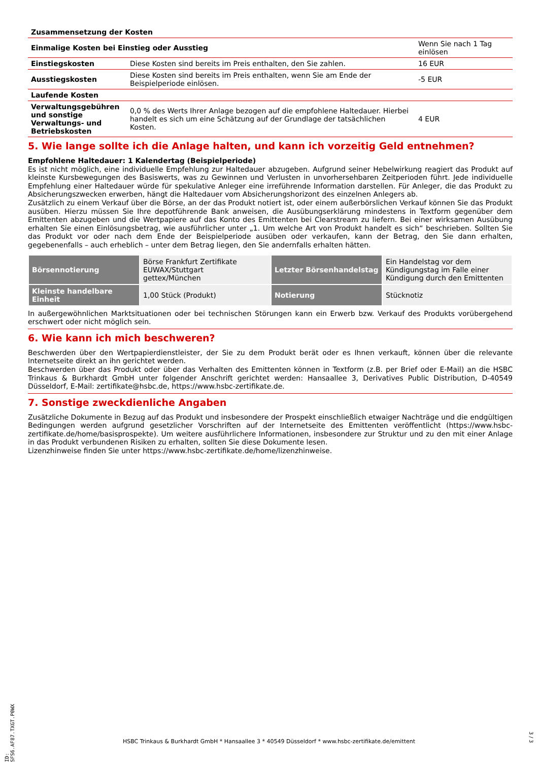| Zusammensetzung der Kosten | | |
| Einmalige Kosten bei Einstieg oder Ausstieg | | Wenn Sie nach 1 Tag einlösen |
| Einstiegskosten | Diese Kosten sind bereits im Preis enthalten, den Sie zahlen. | 16 EUR |
| Ausstiegskosten | Diese Kosten sind bereits im Preis enthalten, wenn Sie am Ende der Beispielperiode einlösen. | -5 EUR |
| Laufende Kosten | | |
| Verwaltungsgebühren und sonstige Verwaltungs- und Betriebskosten | 0,0 % des Werts Ihrer Anlage bezogen auf die empfohlene Haltedauer. Hierbei handelt es sich um eine Schätzung auf der Grundlage der tatsächlichen Kosten. | 4 EUR |
5. Wie lange sollte ich die Anlage halten, und kann ich vorzeitig Geld entnehmen?
Empfohlene Haltedauer: 1 Kalendertag (Beispielperiode)
Es ist nicht möglich, eine individuelle Empfehlung zur Haltedauer abzugeben. Aufgrund seiner Hebelwirkung reagiert das Produkt auf kleinste Kursbewegungen des Basiswerts, was zu Gewinnen und Verlusten in unvorhersehbaren Zeitperioden führt. Jede individuelle Empfehlung einer Haltedauer würde für spekulative Anleger eine irreführende Information darstellen. Für Anleger, die das Produkt zu Absicherungszwecken erwerben, hängt die Haltedauer vom Absicherungshorizont des einzelnen Anlegers ab.
Zusätzlich zu einem Verkauf über die Börse, an der das Produkt notiert ist, oder einem außerbörslichen Verkauf können Sie das Produkt ausüben. Hierzu müssen Sie Ihre depotführende Bank anweisen, die Ausübungserklärung mindestens in Textform gegenüber dem Emittenten abzugeben und die Wertpapiere auf das Konto des Emittenten bei Clearstream zu liefern. Bei einer wirksamen Ausübung erhalten Sie einen Einlösungsbetrag, wie ausführlicher unter „1. Um welche Art von Produkt handelt es sich“ beschrieben. Sollten Sie das Produkt vor oder nach dem Ende der Beispielperiode ausüben oder verkaufen, kann der Betrag, den Sie dann erhalten, gegebenenfalls – auch erheblich – unter dem Betrag liegen, den Sie andernfalls erhalten hätten.
| Börsennotierung | Börse Frankfurt Zertifikate EUWAX/Stuttgart gettex/München | Letzter Börsenhandelstag | Ein Handelstag vor dem Kündigungstag im Falle einer Kündigung durch den Emittenten |
| Kleinste handelbare Einheit | 1,00 Stück (Produkt) | Notierung | Stücknotiz |
In außergewöhnlichen Marktsituationen oder bei technischen Störungen kann ein Erwerb bzw. Verkauf des Produkts vorübergehend erschwert oder nicht möglich sein.
6. Wie kann ich mich beschweren?
Beschwerden über den Wertpapierdienstleister, der Sie zu dem Produkt berät oder es Ihnen verkauft, können über die relevante Internetseite direkt an ihn gerichtet werden.
Beschwerden über das Produkt oder über das Verhalten des Emittenten können in Textform (z.B. per Brief oder E-Mail) an die HSBC Trinkaus & Burkhardt GmbH unter folgender Anschrift gerichtet werden: Hansaallee 3, Derivatives Public Distribution, D-40549 Düsseldorf, E-Mail: zertifikate@hsbc.de, https://www.hsbc-zertifikate.de.
7. Sonstige zweckdienliche Angaben
Zusätzliche Dokumente in Bezug auf das Produkt und insbesondere der Prospekt einschließlich etwaiger Nachträge und die endgültigen Bedingungen werden aufgrund gesetzlicher Vorschriften auf der Internetseite des Emittenten veröffentlicht (https://www.hsbc-zertifikate.de/home/basisprospekte). Um weitere ausführlichere Informationen, insbesondere zur Struktur und zu den mit einer Anlage in das Produkt verbundenen Risiken zu erhalten, sollten Sie diese Dokumente lesen.
Lizenzhinweise finden Sie unter https://www.hsbc-zertifikate.de/home/lizenzhinweise.
ID: SFS6.AF87.TXGT.P0WX
HSBC Trinkaus & Burkhardt GmbH * Hansaallee 3 * 40549 Düsseldorf * www.hsbc-zertifikate.de/emittent
3 / 3